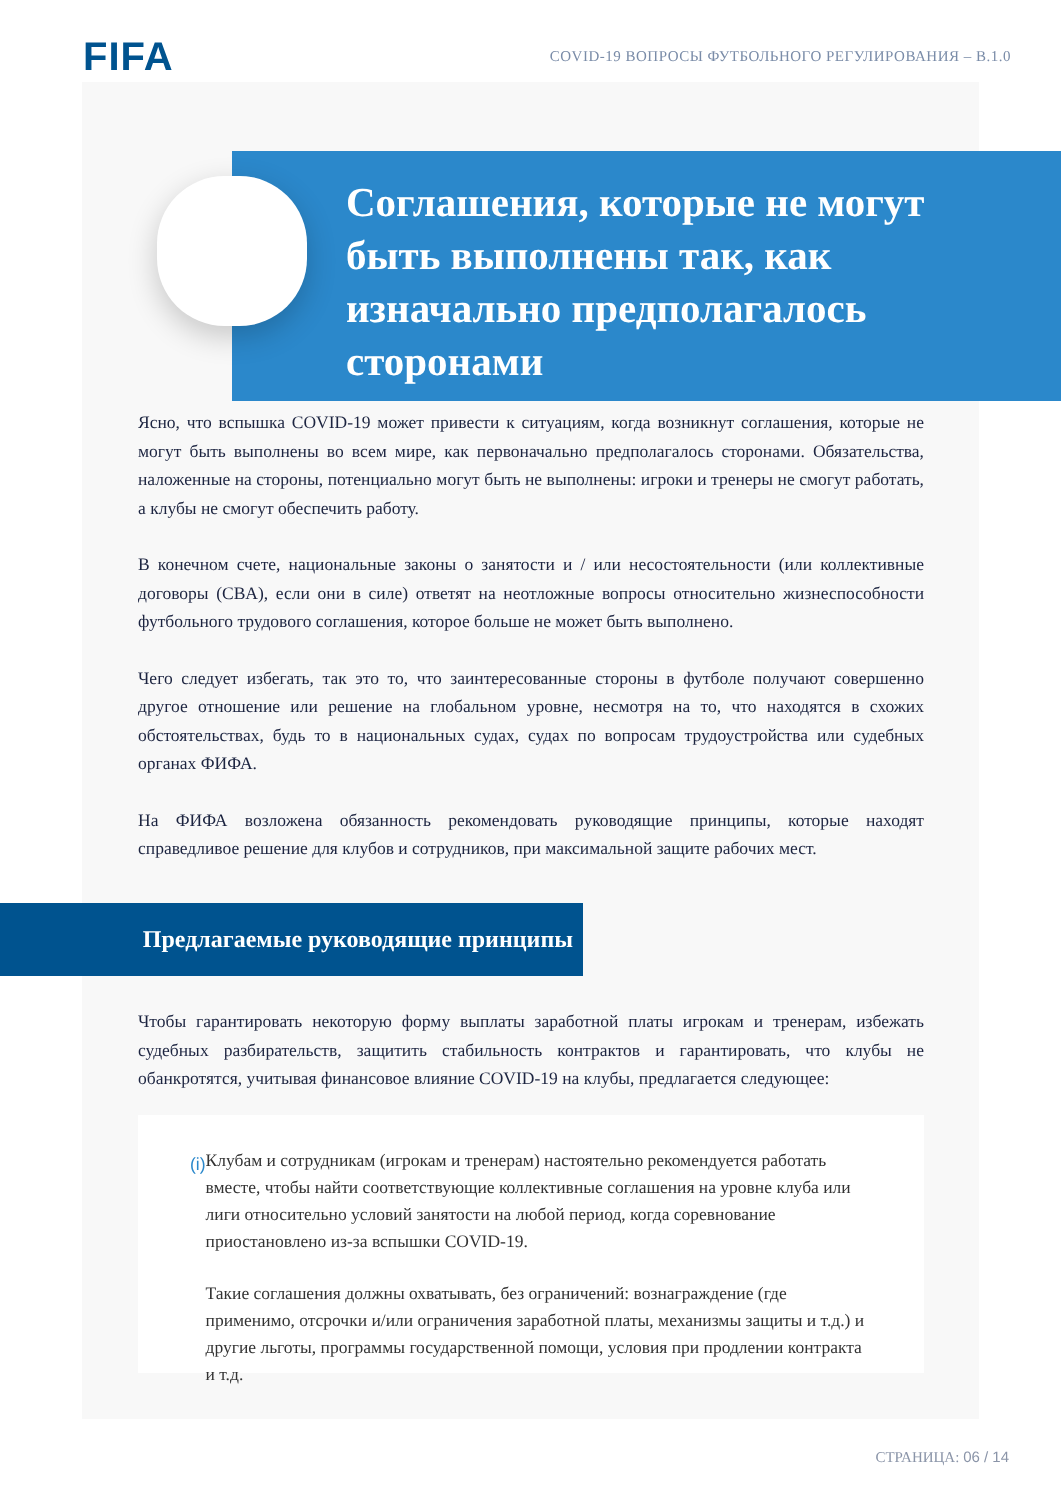FIFA
COVID-19 ВОПРОСЫ ФУТБОЛЬНОГО РЕГУЛИРОВАНИЯ – В.1.0
Соглашения, которые не могут быть выполнены так, как изначально предполагалось сторонами
Ясно, что вспышка COVID-19 может привести к ситуациям, когда возникнут соглашения, которые не могут быть выполнены во всем мире, как первоначально предполагалось сторонами. Обязательства, наложенные на стороны, потенциально могут быть не выполнены: игроки и тренеры не смогут работать, а клубы не смогут обеспечить работу.
В конечном счете, национальные законы о занятости и / или несостоятельности (или коллективные договоры (CBA), если они в силе) ответят на неотложные вопросы относительно жизнеспособности футбольного трудового соглашения, которое больше не может быть выполнено.
Чего следует избегать, так это то, что заинтересованные стороны в футболе получают совершенно другое отношение или решение на глобальном уровне, несмотря на то, что находятся в схожих обстоятельствах, будь то в национальных судах, судах по вопросам трудоустройства или судебных органах ФИФА.
На ФИФА возложена обязанность рекомендовать руководящие принципы, которые находят справедливое решение для клубов и сотрудников, при максимальной защите рабочих мест.
Предлагаемые руководящие принципы
Чтобы гарантировать некоторую форму выплаты заработной платы игрокам и тренерам, избежать судебных разбирательств, защитить стабильность контрактов и гарантировать, что клубы не обанкротятся, учитывая финансовое влияние COVID-19 на клубы, предлагается следующее:
(i)
Клубам и сотрудникам (игрокам и тренерам) настоятельно рекомендуется работать вместе, чтобы найти соответствующие коллективные соглашения на уровне клуба или лиги относительно условий занятости на любой период, когда соревнование приостановлено из-за вспышки COVID-19.
Такие соглашения должны охватывать, без ограничений: вознаграждение (где применимо, отсрочки и/или ограничения заработной платы, механизмы защиты и т.д.) и другие льготы, программы государственной помощи, условия при продлении контракта и т.д.
СТРАНИЦА: 06 / 14